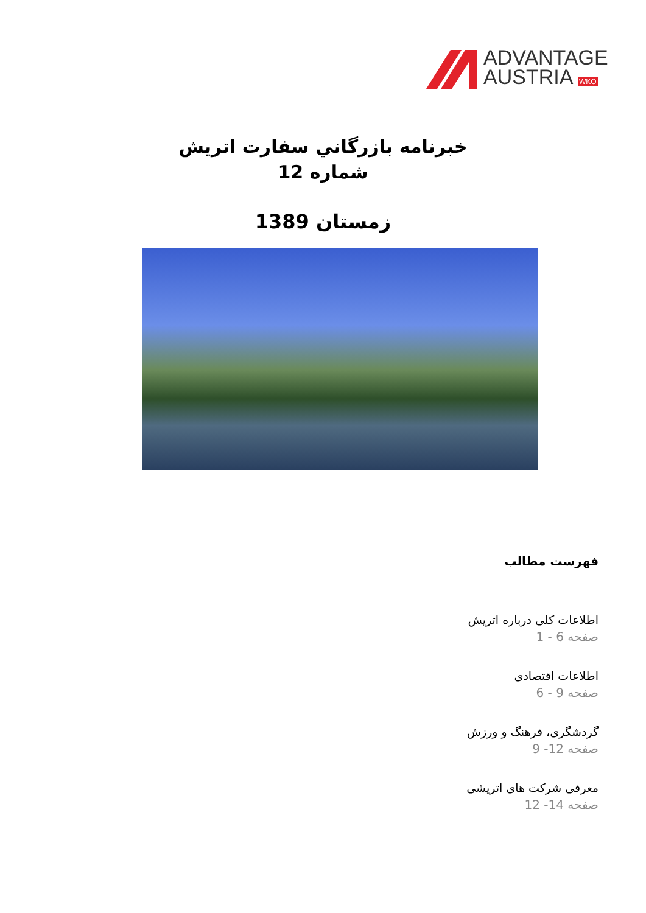ADVANTAGE
AUSTRIA WKO
خبرنامه بازرگاني سفارت اتريش
شماره 12
زمستان 1389
فهرست مطالب
اطلاعات کلی درباره اتریش
صفحه 6 - 1
اطلاعات اقتصادی
صفحه 9 - 6
گردشگری، فرهنگ و ورزش
صفحه 12- 9
معرفی شرکت های اتریشی
صفحه 14- 12